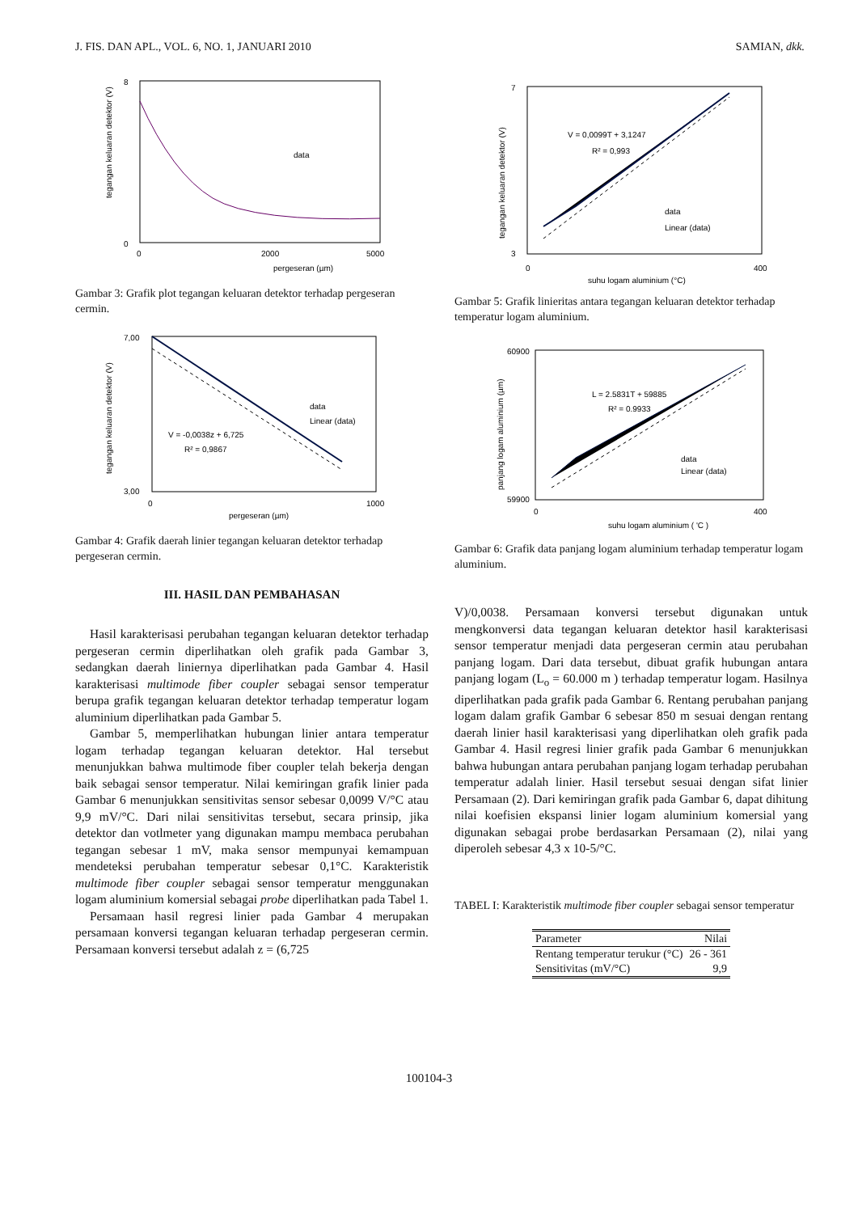J. FIS. DAN APL., VOL. 6, NO. 1, JANUARI 2010 SAMIAN, dkk.
8
0
0
2000
5000
pergeseran (µm)
data
tegangan keluaran detektor (V)
Gambar 3: Grafik plot tegangan keluaran detektor terhadap pergeseran cermin.
7,00
3,00
0
1000
pergeseran (µm)
data
Linear (data)
V = -0,0038z + 6,725
R² = 0,9867
tegangan keluaran detektor (V)
Gambar 4: Grafik daerah linier tegangan keluaran detektor terhadap pergeseran cermin.
III. HASIL DAN PEMBAHASAN
Hasil karakterisasi perubahan tegangan keluaran detektor terhadap pergeseran cermin diperlihatkan oleh grafik pada Gambar 3, sedangkan daerah liniernya diperlihatkan pada Gambar 4. Hasil karakterisasi multimode fiber coupler sebagai sensor temperatur berupa grafik tegangan keluaran detektor terhadap temperatur logam aluminium diperlihatkan pada Gambar 5.
Gambar 5, memperlihatkan hubungan linier antara temperatur logam terhadap tegangan keluaran detektor. Hal tersebut menunjukkan bahwa multimode fiber coupler telah bekerja dengan baik sebagai sensor temperatur. Nilai kemiringan grafik linier pada Gambar 6 menunjukkan sensitivitas sensor sebesar 0,0099 V/°C atau 9,9 mV/°C. Dari nilai sensitivitas tersebut, secara prinsip, jika detektor dan votlmeter yang digunakan mampu membaca perubahan tegangan sebesar 1 mV, maka sensor mempunyai kemampuan mendeteksi perubahan temperatur sebesar 0,1°C. Karakteristik multimode fiber coupler sebagai sensor temperatur menggunakan logam aluminium komersial sebagai probe diperlihatkan pada Tabel 1.
Persamaan hasil regresi linier pada Gambar 4 merupakan persamaan konversi tegangan keluaran terhadap pergeseran cermin. Persamaan konversi tersebut adalah z = (6,725
7
3
0
400
suhu logam aluminium (°C)
V = 0,0099T + 3,1247
R² = 0,993
data
Linear (data)
tegangan keluaran detektor (V)
Gambar 5: Grafik linieritas antara tegangan keluaran detektor terhadap temperatur logam aluminium.
60900
59900
0
400
suhu logam aluminium ( 'C )
L = 2.5831T + 59885
R² = 0.9933
data
Linear (data)
panjang logam aluminium (µm)
Gambar 6: Grafik data panjang logam aluminium terhadap temperatur logam aluminium.
V)/0,0038. Persamaan konversi tersebut digunakan untuk mengkonversi data tegangan keluaran detektor hasil karakterisasi sensor temperatur menjadi data pergeseran cermin atau perubahan panjang logam. Dari data tersebut, dibuat grafik hubungan antara panjang logam (L<sub>o</sub> = 60.000 m ) terhadap temperatur logam. Hasilnya diperlihatkan pada grafik pada Gambar 6. Rentang perubahan panjang logam dalam grafik Gambar 6 sebesar 850 m sesuai dengan rentang daerah linier hasil karakterisasi yang diperlihatkan oleh grafik pada Gambar 4. Hasil regresi linier grafik pada Gambar 6 menunjukkan bahwa hubungan antara perubahan panjang logam terhadap perubahan temperatur adalah linier. Hasil tersebut sesuai dengan sifat linier Persamaan (2). Dari kemiringan grafik pada Gambar 6, dapat dihitung nilai koefisien ekspansi linier logam aluminium komersial yang digunakan sebagai probe berdasarkan Persamaan (2), nilai yang diperoleh sebesar 4,3 x 10-5/°C.
TABEL I: Karakteristik multimode fiber coupler sebagai sensor temperatur
| Parameter | Nilai |
| --- | --- |
| Rentang temperatur terukur (°C) | 26 - 361 |
| Sensitivitas (mV/°C) | 9,9 |
100104-3